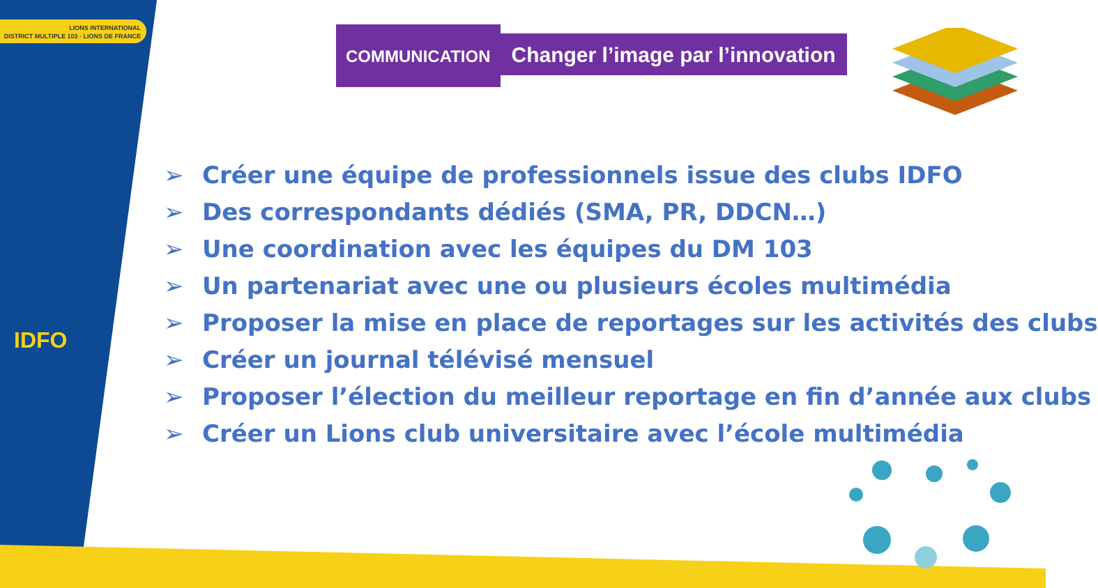LIONS INTERNATIONAL
DISTRICT MULTIPLE 103 · LIONS DE FRANCE
IDFO
COMMUNICATION
Changer l’image par l’innovation
➢ Créer une équipe de professionnels issue des clubs IDFO
➢ Des correspondants dédiés (SMA, PR, DDCN…)
➢ Une coordination avec les équipes du DM 103
➢ Un partenariat avec une ou plusieurs écoles multimédia
➢ Proposer la mise en place de reportages sur les activités des clubs
➢ Créer un journal télévisé mensuel
➢ Proposer l’élection du meilleur reportage en fin d’année aux clubs
➢ Créer un Lions club universitaire avec l’école multimédia